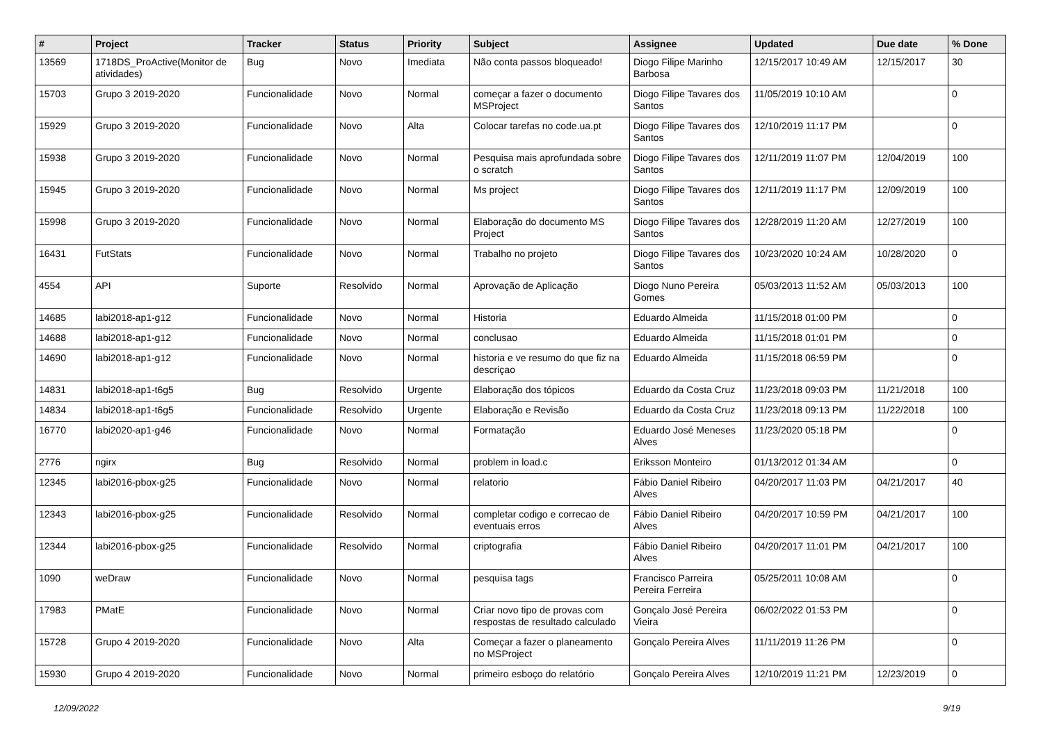| # | Project | Tracker | Status | Priority | Subject | Assignee | Updated | Due date | % Done |
| --- | --- | --- | --- | --- | --- | --- | --- | --- | --- |
| 13569 | 1718DS_ProActive(Monitor de atividades) | Bug | Novo | Imediata | Não conta passos bloqueado! | Diogo Filipe Marinho Barbosa | 12/15/2017 10:49 AM | 12/15/2017 | 30 |
| 15703 | Grupo 3 2019-2020 | Funcionalidade | Novo | Normal | começar a fazer o documento MSProject | Diogo Filipe Tavares dos Santos | 11/05/2019 10:10 AM | | 0 |
| 15929 | Grupo 3 2019-2020 | Funcionalidade | Novo | Alta | Colocar tarefas no code.ua.pt | Diogo Filipe Tavares dos Santos | 12/10/2019 11:17 PM | | 0 |
| 15938 | Grupo 3 2019-2020 | Funcionalidade | Novo | Normal | Pesquisa mais aprofundada sobre o scratch | Diogo Filipe Tavares dos Santos | 12/11/2019 11:07 PM | 12/04/2019 | 100 |
| 15945 | Grupo 3 2019-2020 | Funcionalidade | Novo | Normal | Ms project | Diogo Filipe Tavares dos Santos | 12/11/2019 11:17 PM | 12/09/2019 | 100 |
| 15998 | Grupo 3 2019-2020 | Funcionalidade | Novo | Normal | Elaboração do documento MS Project | Diogo Filipe Tavares dos Santos | 12/28/2019 11:20 AM | 12/27/2019 | 100 |
| 16431 | FutStats | Funcionalidade | Novo | Normal | Trabalho no projeto | Diogo Filipe Tavares dos Santos | 10/23/2020 10:24 AM | 10/28/2020 | 0 |
| 4554 | API | Suporte | Resolvido | Normal | Aprovação de Aplicação | Diogo Nuno Pereira Gomes | 05/03/2013 11:52 AM | 05/03/2013 | 100 |
| 14685 | labi2018-ap1-g12 | Funcionalidade | Novo | Normal | Historia | Eduardo Almeida | 11/15/2018 01:00 PM | | 0 |
| 14688 | labi2018-ap1-g12 | Funcionalidade | Novo | Normal | conclusao | Eduardo Almeida | 11/15/2018 01:01 PM | | 0 |
| 14690 | labi2018-ap1-g12 | Funcionalidade | Novo | Normal | historia e ve resumo do que fiz na descriçao | Eduardo Almeida | 11/15/2018 06:59 PM | | 0 |
| 14831 | labi2018-ap1-t6g5 | Bug | Resolvido | Urgente | Elaboração dos tópicos | Eduardo da Costa Cruz | 11/23/2018 09:03 PM | 11/21/2018 | 100 |
| 14834 | labi2018-ap1-t6g5 | Funcionalidade | Resolvido | Urgente | Elaboração e Revisão | Eduardo da Costa Cruz | 11/23/2018 09:13 PM | 11/22/2018 | 100 |
| 16770 | labi2020-ap1-g46 | Funcionalidade | Novo | Normal | Formatação | Eduardo José Meneses Alves | 11/23/2020 05:18 PM | | 0 |
| 2776 | ngirx | Bug | Resolvido | Normal | problem in load.c | Eriksson Monteiro | 01/13/2012 01:34 AM | | 0 |
| 12345 | labi2016-pbox-g25 | Funcionalidade | Novo | Normal | relatorio | Fábio Daniel Ribeiro Alves | 04/20/2017 11:03 PM | 04/21/2017 | 40 |
| 12343 | labi2016-pbox-g25 | Funcionalidade | Resolvido | Normal | completar codigo e correcao de eventuais erros | Fábio Daniel Ribeiro Alves | 04/20/2017 10:59 PM | 04/21/2017 | 100 |
| 12344 | labi2016-pbox-g25 | Funcionalidade | Resolvido | Normal | criptografia | Fábio Daniel Ribeiro Alves | 04/20/2017 11:01 PM | 04/21/2017 | 100 |
| 1090 | weDraw | Funcionalidade | Novo | Normal | pesquisa tags | Francisco Parreira Pereira Ferreira | 05/25/2011 10:08 AM | | 0 |
| 17983 | PMatE | Funcionalidade | Novo | Normal | Criar novo tipo de provas com respostas de resultado calculado | Gonçalo José Pereira Vieira | 06/02/2022 01:53 PM | | 0 |
| 15728 | Grupo 4 2019-2020 | Funcionalidade | Novo | Alta | Começar a fazer o planeamento no MSProject | Gonçalo Pereira Alves | 11/11/2019 11:26 PM | | 0 |
| 15930 | Grupo 4 2019-2020 | Funcionalidade | Novo | Normal | primeiro esboço do relatório | Gonçalo Pereira Alves | 12/10/2019 11:21 PM | 12/23/2019 | 0 |
12/09/2022 9/19